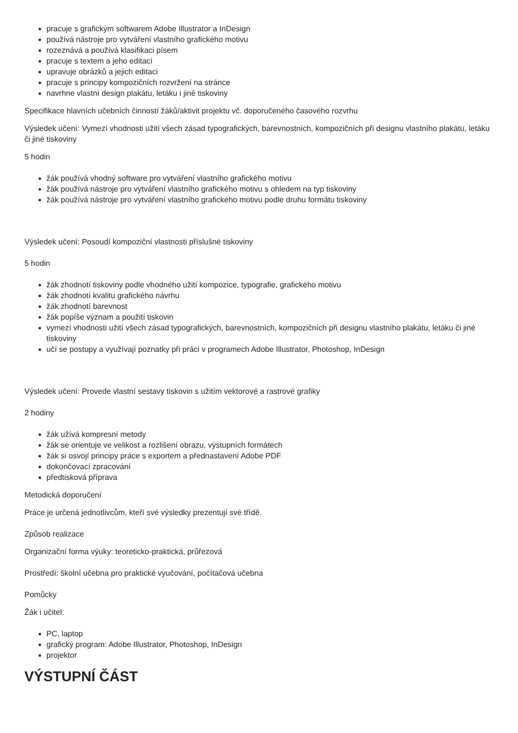pracuje s grafickým softwarem Adobe Illustrator a InDesign
používá nástroje pro vytváření vlastního grafického motivu
rozeznává a používá klasifikaci písem
pracuje s textem a jeho editací
upravuje obrázků a jejich editaci
pracuje s principy kompozičních rozvržení na stránce
navrhne vlastní design plakátu, letáku i jiné tiskoviny
Specifikace hlavních učebních činností žáků/aktivit projektu vč. doporučeného časového rozvrhu
Výsledek učení: Vymezí vhodnosti užití všech zásad typografických, barevnostních, kompozičních při designu vlastního plakátu, letáku či jiné tiskoviny
5 hodin
žák používá vhodný software pro vytváření vlastního grafického motivu
žák používá nástroje pro vytváření vlastního grafického motivu s ohledem na typ tiskoviny
žák používá nástroje pro vytváření vlastního grafického motivu podle druhu formátu tiskoviny
Výsledek učení: Posoudí kompoziční vlastnosti příslušné tiskoviny
5 hodin
žák zhodnotí tiskoviny podle vhodného užití kompozice, typografie, grafického motivu
žák zhodnotí kvalitu grafického návrhu
žák zhodnotí barevnost
žák popíše význam a použití tiskovin
vymezí vhodnosti užití všech zásad typografických, barevnostních, kompozičních při designu vlastního plakátu, letáku či jiné tiskoviny
učí se postupy a využívají poznatky při práci v programech Adobe Illustrator, Photoshop, InDesign
Výsledek učení: Provede vlastní sestavy tiskovin s užitím vektorové a rastrové grafiky
2 hodiny
žák užívá kompresní metody
žák se orientuje ve velikost a rozlišení obrazu, výstupních formátech
žák si osvojí principy práce s exportem a přednastavení Adobe PDF
dokončovací zpracování
předtisková příprava
Metodická doporučení
Práce je určená jednotlivcům, kteří své výsledky prezentují své třídě.
Způsob realizace
Organizační forma výuky: teoreticko-praktická, průřezová
Prostředí: školní učebna pro praktické vyučování, počítačová učebna
Pomůcky
Žák i učitel:
PC, laptop
grafický program: Adobe Illustrator, Photoshop, InDesign
projektor
VÝSTUPNÍ ČÁST